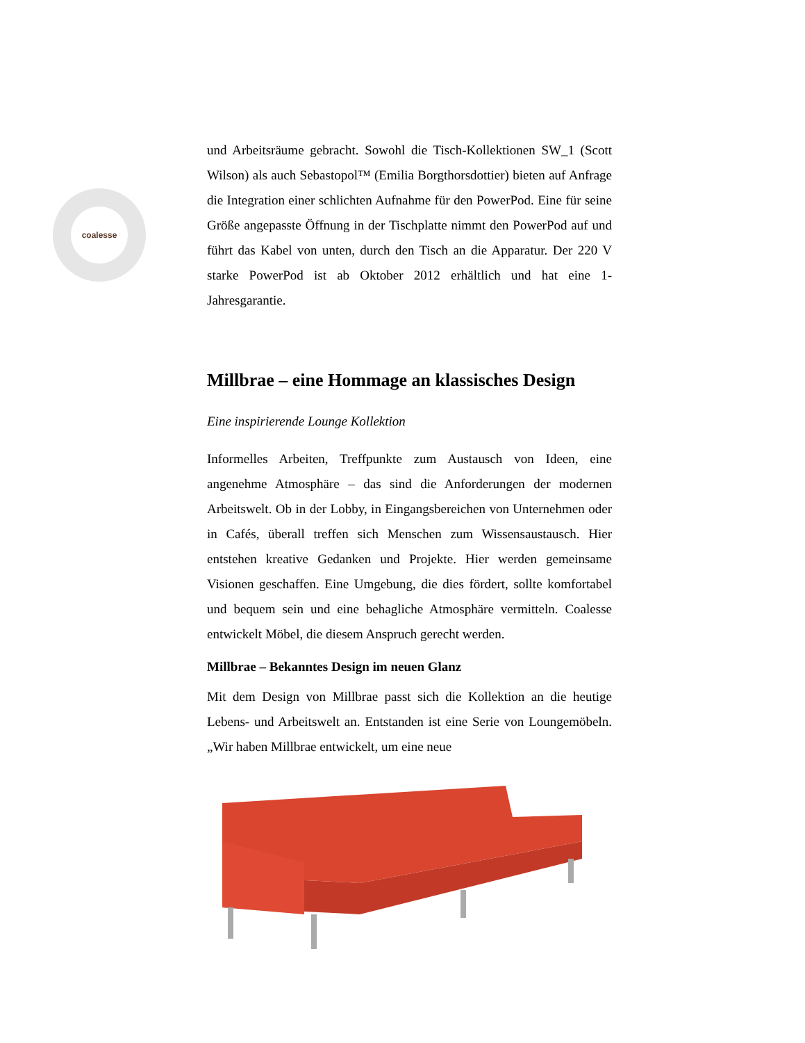coalesse
und Arbeitsräume gebracht. Sowohl die Tisch-Kollektionen SW_1 (Scott Wilson) als auch Sebastopol™ (Emilia Borgthorsdottier) bieten auf Anfrage die Integration einer schlichten Aufnahme für den PowerPod. Eine für seine Größe angepasste Öffnung in der Tischplatte nimmt den PowerPod auf und führt das Kabel von unten, durch den Tisch an die Apparatur. Der 220 V starke PowerPod ist ab Oktober 2012 erhältlich und hat eine 1-Jahresgarantie.
Millbrae – eine Hommage an klassisches Design
Eine inspirierende Lounge Kollektion
Informelles Arbeiten, Treffpunkte zum Austausch von Ideen, eine angenehme Atmosphäre – das sind die Anforderungen der modernen Arbeitswelt. Ob in der Lobby, in Eingangsbereichen von Unternehmen oder in Cafés, überall treffen sich Menschen zum Wissensaustausch. Hier entstehen kreative Gedanken und Projekte. Hier werden gemeinsame Visionen geschaffen. Eine Umgebung, die dies fördert, sollte komfortabel und bequem sein und eine behagliche Atmosphäre vermitteln. Coalesse entwickelt Möbel, die diesem Anspruch gerecht werden.
Millbrae – Bekanntes Design im neuen Glanz
Mit dem Design von Millbrae passt sich die Kollektion an die heutige Lebens- und Arbeitswelt an. Entstanden ist eine Serie von Loungemöbeln. „Wir haben Millbrae entwickelt, um eine neue